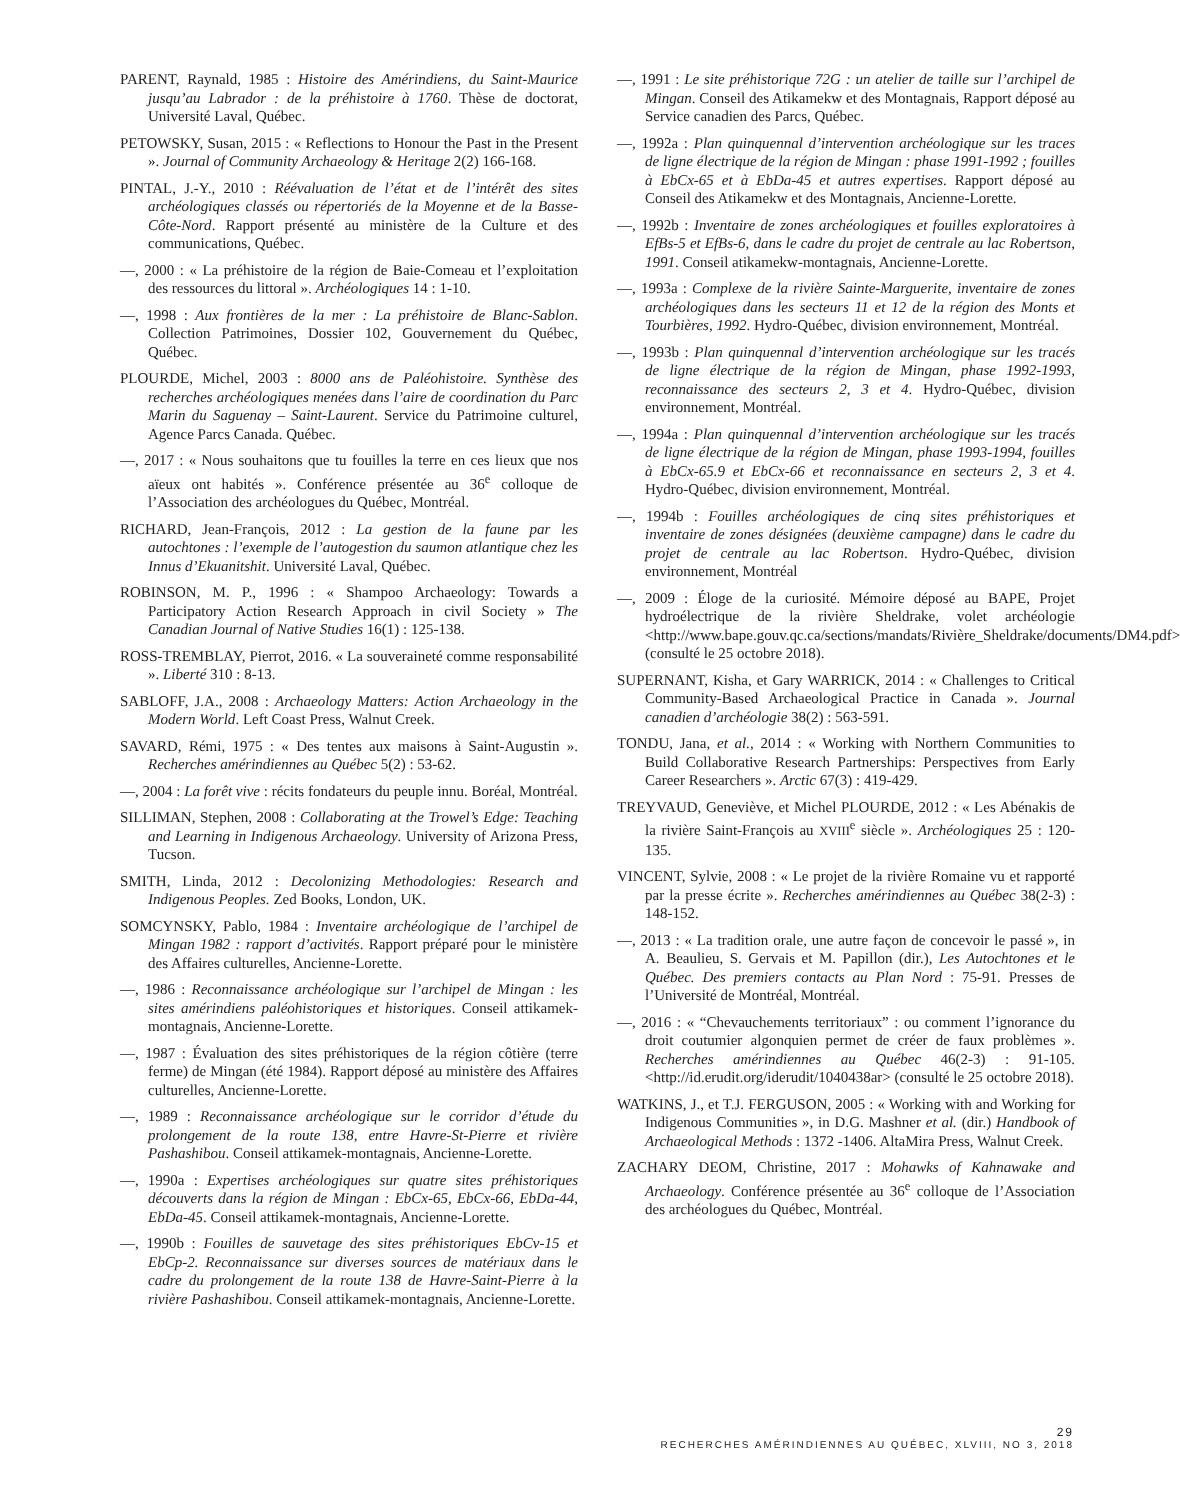PARENT, Raynald, 1985 : Histoire des Amérindiens, du Saint-Maurice jusqu’au Labrador : de la préhistoire à 1760. Thèse de doctorat, Université Laval, Québec.
PETOWSKY, Susan, 2015 : « Reflections to Honour the Past in the Present ». Journal of Community Archaeology & Heritage 2(2) 166-168.
PINTAL, J.-Y., 2010 : Réévaluation de l’état et de l’intérêt des sites archéologiques classés ou répertoriés de la Moyenne et de la Basse-Côte-Nord. Rapport présenté au ministère de la Culture et des communications, Québec.
—, 2000 : « La préhistoire de la région de Baie-Comeau et l’exploitation des ressources du littoral ». Archéologiques 14 : 1-10.
—, 1998 : Aux frontières de la mer : La préhistoire de Blanc-Sablon. Collection Patrimoines, Dossier 102, Gouvernement du Québec, Québec.
PLOURDE, Michel, 2003 : 8000 ans de Paléohistoire. Synthèse des recherches archéologiques menées dans l’aire de coordination du Parc Marin du Saguenay – Saint-Laurent. Service du Patrimoine culturel, Agence Parcs Canada. Québec.
—, 2017 : « Nous souhaitons que tu fouilles la terre en ces lieux que nos aïeux ont habités ». Conférence présentée au 36<sup>e</sup> colloque de l’Association des archéologues du Québec, Montréal.
RICHARD, Jean-François, 2012 : La gestion de la faune par les autochtones : l’exemple de l’autogestion du saumon atlantique chez les Innus d’Ekuanitshit. Université Laval, Québec.
ROBINSON, M. P., 1996 : « Shampoo Archaeology: Towards a Participatory Action Research Approach in civil Society » The Canadian Journal of Native Studies 16(1) : 125-138.
ROSS-TREMBLAY, Pierrot, 2016. « La souveraineté comme responsabilité ». Liberté 310 : 8-13.
SABLOFF, J.A., 2008 : Archaeology Matters: Action Archaeology in the Modern World. Left Coast Press, Walnut Creek.
SAVARD, Rémi, 1975 : « Des tentes aux maisons à Saint-Augustin ». Recherches amérindiennes au Québec 5(2) : 53-62.
—, 2004 : La forêt vive : récits fondateurs du peuple innu. Boréal, Montréal.
SILLIMAN, Stephen, 2008 : Collaborating at the Trowel’s Edge: Teaching and Learning in Indigenous Archaeology. University of Arizona Press, Tucson.
SMITH, Linda, 2012 : Decolonizing Methodologies: Research and Indigenous Peoples. Zed Books, London, UK.
SOMCYNSKY, Pablo, 1984 : Inventaire archéologique de l’archipel de Mingan 1982 : rapport d’activités. Rapport préparé pour le ministère des Affaires culturelles, Ancienne-Lorette.
—, 1986 : Reconnaissance archéologique sur l’archipel de Mingan : les sites amérindiens paléohistoriques et historiques. Conseil attikamek-montagnais, Ancienne-Lorette.
—, 1987 : Évaluation des sites préhistoriques de la région côtière (terre ferme) de Mingan (été 1984). Rapport déposé au ministère des Affaires culturelles, Ancienne-Lorette.
—, 1989 : Reconnaissance archéologique sur le corridor d’étude du prolongement de la route 138, entre Havre-St-Pierre et rivière Pashashibou. Conseil attikamek-montagnais, Ancienne-Lorette.
—, 1990a : Expertises archéologiques sur quatre sites préhistoriques découverts dans la région de Mingan : EbCx-65, EbCx-66, EbDa-44, EbDa-45. Conseil attikamek-montagnais, Ancienne-Lorette.
—, 1990b : Fouilles de sauvetage des sites préhistoriques EbCv-15 et EbCp-2. Reconnaissance sur diverses sources de matériaux dans le cadre du prolongement de la route 138 de Havre-Saint-Pierre à la rivière Pashashibou. Conseil attikamek-montagnais, Ancienne-Lorette.
—, 1991 : Le site préhistorique 72G : un atelier de taille sur l’archipel de Mingan. Conseil des Atikamekw et des Montagnais, Rapport déposé au Service canadien des Parcs, Québec.
—, 1992a : Plan quinquennal d’intervention archéologique sur les traces de ligne électrique de la région de Mingan : phase 1991-1992 ; fouilles à EbCx-65 et à EbDa-45 et autres expertises. Rapport déposé au Conseil des Atikamekw et des Montagnais, Ancienne-Lorette.
—, 1992b : Inventaire de zones archéologiques et fouilles exploratoires à EfBs-5 et EfBs-6, dans le cadre du projet de centrale au lac Robertson, 1991. Conseil atikamekw-montagnais, Ancienne-Lorette.
—, 1993a : Complexe de la rivière Sainte-Marguerite, inventaire de zones archéologiques dans les secteurs 11 et 12 de la région des Monts et Tourbières, 1992. Hydro-Québec, division environnement, Montréal.
—, 1993b : Plan quinquennal d’intervention archéologique sur les tracés de ligne électrique de la région de Mingan, phase 1992-1993, reconnaissance des secteurs 2, 3 et 4. Hydro-Québec, division environnement, Montréal.
—, 1994a : Plan quinquennal d’intervention archéologique sur les tracés de ligne électrique de la région de Mingan, phase 1993-1994, fouilles à EbCx-65.9 et EbCx-66 et reconnaissance en secteurs 2, 3 et 4. Hydro-Québec, division environnement, Montréal.
—, 1994b : Fouilles archéologiques de cinq sites préhistoriques et inventaire de zones désignées (deuxième campagne) dans le cadre du projet de centrale au lac Robertson. Hydro-Québec, division environnement, Montréal
—, 2009 : Éloge de la curiosité. Mémoire déposé au BAPE, Projet hydroélectrique de la rivière Sheldrake, volet archéologie <http://www.bape.gouv.qc.ca/sections/mandats/Rivière_Sheldrake/documents/DM4.pdf> (consulté le 25 octobre 2018).
SUPERNANT, Kisha, et Gary WARRICK, 2014 : « Challenges to Critical Community-Based Archaeological Practice in Canada ». Journal canadien d’archéologie 38(2) : 563-591.
TONDU, Jana, et al., 2014 : « Working with Northern Communities to Build Collaborative Research Partnerships: Perspectives from Early Career Researchers ». Arctic 67(3) : 419-429.
TREYVAUD, Geneviève, et Michel PLOURDE, 2012 : « Les Abénakis de la rivière Saint-François au XVIII<sup>e</sup> siècle ». Archéologiques 25 : 120-135.
VINCENT, Sylvie, 2008 : « Le projet de la rivière Romaine vu et rapporté par la presse écrite ». Recherches amérindiennes au Québec 38(2-3) : 148-152.
—, 2013 : « La tradition orale, une autre façon de concevoir le passé », in A. Beaulieu, S. Gervais et M. Papillon (dir.), Les Autochtones et le Québec. Des premiers contacts au Plan Nord : 75-91. Presses de l’Université de Montréal, Montréal.
—, 2016 : « “Chevauchements territoriaux” : ou comment l’ignorance du droit coutumier algonquien permet de créer de faux problèmes ». Recherches amérindiennes au Québec 46(2-3) : 91-105. <http://id.erudit.org/iderudit/1040438ar> (consulté le 25 octobre 2018).
WATKINS, J., et T.J. FERGUSON, 2005 : « Working with and Working for Indigenous Communities », in D.G. Mashner et al. (dir.) Handbook of Archaeological Methods : 1372 -1406. AltaMira Press, Walnut Creek.
ZACHARY DEOM, Christine, 2017 : Mohawks of Kahnawake and Archaeology. Conférence présentée au 36<sup>e</sup> colloque de l’Association des archéologues du Québec, Montréal.
29
RECHERCHES AMÉRINDIENNES AU QUÉBEC, XLVIII, NO 3, 2018